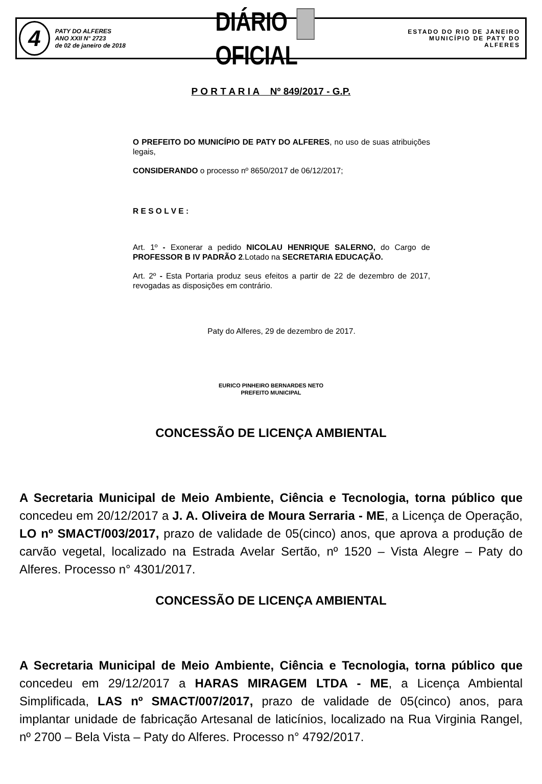4
PATY DO ALFERES
ANO XXII N° 2723
de 02 de janeiro de 2018
DIÁRIO OFICIAL
ESTADO DO RIO DE JANEIRO
MUNICÍPIO DE PATY DO ALFERES
P O R T A R I A Nº 849/2017 - G.P.
O PREFEITO DO MUNICÍPIO DE PATY DO ALFERES, no uso de suas atribuições legais,
CONSIDERANDO o processo nº 8650/2017 de 06/12/2017;
R E S O L V E :
Art. 1º - Exonerar a pedido NICOLAU HENRIQUE SALERNO, do Cargo de PROFESSOR B IV PADRÃO 2.Lotado na SECRETARIA EDUCAÇÃO.
Art. 2º - Esta Portaria produz seus efeitos a partir de 22 de dezembro de 2017, revogadas as disposições em contrário.
Paty do Alferes, 29 de dezembro de 2017.
EURICO PINHEIRO BERNARDES NETO
PREFEITO MUNICIPAL
CONCESSÃO DE LICENÇA AMBIENTAL
A Secretaria Municipal de Meio Ambiente, Ciência e Tecnologia, torna público que concedeu em 20/12/2017 a J. A. Oliveira de Moura Serraria - ME, a Licença de Operação, LO nº SMACT/003/2017, prazo de validade de 05(cinco) anos, que aprova a produção de carvão vegetal, localizado na Estrada Avelar Sertão, nº 1520 – Vista Alegre – Paty do Alferes. Processo n° 4301/2017.
CONCESSÃO DE LICENÇA AMBIENTAL
A Secretaria Municipal de Meio Ambiente, Ciência e Tecnologia, torna público que concedeu em 29/12/2017 a HARAS MIRAGEM LTDA - ME, a Licença Ambiental Simplificada, LAS nº SMACT/007/2017, prazo de validade de 05(cinco) anos, para implantar unidade de fabricação Artesanal de laticínios, localizado na Rua Virginia Rangel, nº 2700 – Bela Vista – Paty do Alferes. Processo n° 4792/2017.